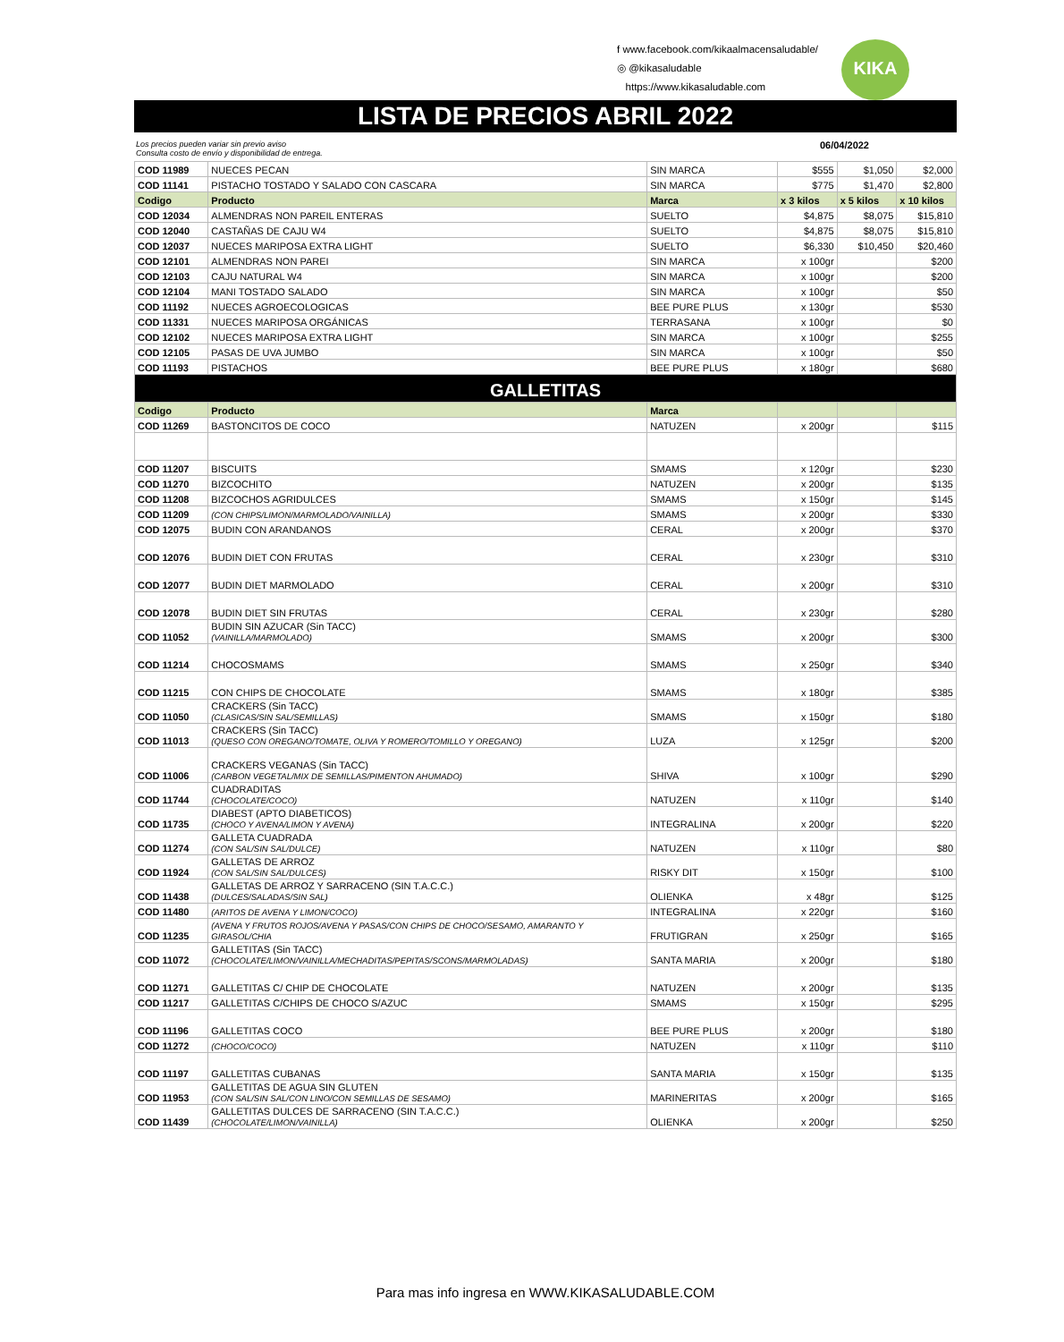f www.facebook.com/kikaalmacensaludable/
◎ @kikasaludable
https://www.kikasaludable.com
KIKA
LISTA DE PRECIOS ABRIL 2022
Los precios pueden variar sin previo aviso
Consulta costo de envío y disponibilidad de entrega. 06/04/2022
| COD 11989 | NUECES PECAN | SIN MARCA | $555 | $1,050 | $2,000 |
| COD 11141 | PISTACHO TOSTADO Y SALADO CON CASCARA | SIN MARCA | $775 | $1,470 | $2,800 |
| Codigo | Producto | Marca | x 3 kilos | x 5 kilos | x 10 kilos |
| COD 12034 | ALMENDRAS NON PAREIL ENTERAS | SUELTO | $4,875 | $8,075 | $15,810 |
| COD 12040 | CASTAÑAS DE CAJU W4 | SUELTO | $4,875 | $8,075 | $15,810 |
| COD 12037 | NUECES MARIPOSA EXTRA LIGHT | SUELTO | $6,330 | $10,450 | $20,460 |
| COD 12101 | ALMENDRAS NON PAREI | SIN MARCA | x 100gr | | $200 |
| COD 12103 | CAJU NATURAL W4 | SIN MARCA | x 100gr | | $200 |
| COD 12104 | MANI TOSTADO SALADO | SIN MARCA | x 100gr | | $50 |
| COD 11192 | NUECES AGROECOLOGICAS | BEE PURE PLUS | x 130gr | | $530 |
| COD 11331 | NUECES MARIPOSA ORGÁNICAS | TERRASANA | x 100gr | | $0 |
| COD 12102 | NUECES MARIPOSA EXTRA LIGHT | SIN MARCA | x 100gr | | $255 |
| COD 12105 | PASAS DE UVA JUMBO | SIN MARCA | x 100gr | | $50 |
| COD 11193 | PISTACHOS | BEE PURE PLUS | x 180gr | | $680 |
| GALLETITAS | | | | | |
| Codigo | Producto | Marca | | | |
| COD 11269 | BASTONCITOS DE COCO | NATUZEN | x 200gr | | $115 |
| COD 11207 | BISCUITS | SMAMS | x 120gr | | $230 |
| COD 11270 | BIZCOCHITO | NATUZEN | x 200gr | | $135 |
| COD 11208 | BIZCOCHOS AGRIDULCES | SMAMS | x 150gr | | $145 |
| COD 11209 | (CON CHIPS/LIMON/MARMOLADO/VAINILLA) | SMAMS | x 200gr | | $330 |
| COD 12075 | BUDIN CON ARANDANOS | CERAL | x 200gr | | $370 |
| COD 12076 | BUDIN DIET CON FRUTAS | CERAL | x 230gr | | $310 |
| COD 12077 | BUDIN DIET MARMOLADO | CERAL | x 200gr | | $310 |
| COD 12078 | BUDIN DIET SIN FRUTAS | CERAL | x 230gr | | $280 |
| COD 11052 | BUDIN SIN AZUCAR (Sin TACC) (VAINILLA/MARMOLADO) | SMAMS | x 200gr | | $300 |
| COD 11214 | CHOCOSMAMS | SMAMS | x 250gr | | $340 |
| COD 11215 | CON CHIPS DE CHOCOLATE | SMAMS | x 180gr | | $385 |
| COD 11050 | CRACKERS (Sin TACC) (CLASICAS/SIN SAL/SEMILLAS) | SMAMS | x 150gr | | $180 |
| COD 11013 | CRACKERS (Sin TACC) (QUESO CON OREGANO/TOMATE, OLIVA Y ROMERO/TOMILLO Y OREGANO) | LUZA | x 125gr | | $200 |
| COD 11006 | CRACKERS VEGANAS (Sin TACC) (CARBON VEGETAL/MIX DE SEMILLAS/PIMENTON AHUMADO) | SHIVA | x 100gr | | $290 |
| COD 11744 | CUADRADITAS (CHOCOLATE/COCO) | NATUZEN | x 110gr | | $140 |
| COD 11735 | DIABEST (APTO DIABETICOS) (CHOCO Y AVENA/LIMON Y AVENA) | INTEGRALINA | x 200gr | | $220 |
| COD 11274 | GALLETA CUADRADA (CON SAL/SIN SAL/DULCE) | NATUZEN | x 110gr | | $80 |
| COD 11924 | GALLETAS DE ARROZ (CON SAL/SIN SAL/DULCES) | RISKY DIT | x 150gr | | $100 |
| COD 11438 | GALLETAS DE ARROZ Y SARRACENO (SIN T.A.C.C.) (DULCES/SALADAS/SIN SAL) | OLIENKA | x 48gr | | $125 |
| COD 11480 | (ARITOS DE AVENA Y LIMON/COCO) | INTEGRALINA | x 220gr | | $160 |
| COD 11235 | (AVENA Y FRUTOS ROJOS/AVENA Y PASAS/CON CHIPS DE CHOCO/SESAMO, AMARANTO Y GIRASOL/CHIA | FRUTIGRAN | x 250gr | | $165 |
| COD 11072 | GALLETITAS (Sin TACC) (CHOCOLATE/LIMON/VAINILLA/MECHADITAS/PEPITAS/SCONS/MARMOLADAS) | SANTA MARIA | x 200gr | | $180 |
| COD 11271 | GALLETITAS C/ CHIP DE CHOCOLATE | NATUZEN | x 200gr | | $135 |
| COD 11217 | GALLETITAS C/CHIPS DE CHOCO S/AZUC | SMAMS | x 150gr | | $295 |
| COD 11196 | GALLETITAS COCO | BEE PURE PLUS | x 200gr | | $180 |
| COD 11272 | (CHOCO/COCO) | NATUZEN | x 110gr | | $110 |
| COD 11197 | GALLETITAS CUBANAS | SANTA MARIA | x 150gr | | $135 |
| COD 11953 | GALLETITAS DE AGUA SIN GLUTEN (CON SAL/SIN SAL/CON LINO/CON SEMILLAS DE SESAMO) | MARINERITAS | x 200gr | | $165 |
| COD 11439 | GALLETITAS DULCES DE SARRACENO (SIN T.A.C.C.) (CHOCOLATE/LIMON/VAINILLA) | OLIENKA | x 200gr | | $250 |
Para mas info ingresa en WWW.KIKASALUDABLE.COM